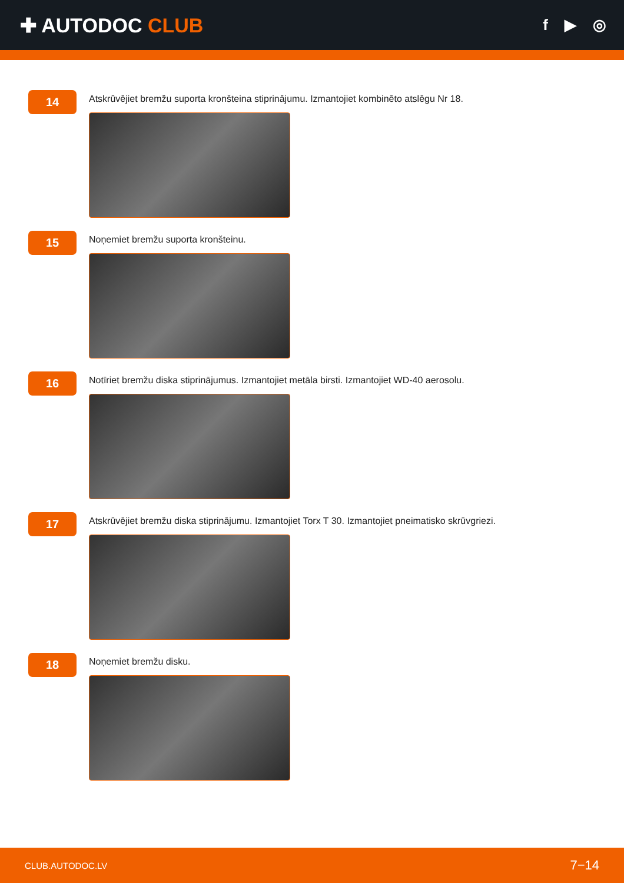✚ AUTODOC CLUB
f ▶ ◎
14
Atskrūvējiet bremžu suporta kronšteina stiprinājumu. Izmantojiet kombinēto atslēgu Nr 18.
15
Noņemiet bremžu suporta kronšteinu.
16
Notīriet bremžu diska stiprinājumus. Izmantojiet metāla birsti. Izmantojiet WD-40 aerosolu.
17
Atskrūvējiet bremžu diska stiprinājumu. Izmantojiet Torx T 30. Izmantojiet pneimatisko skrūvgriezi.
18
Noņemiet bremžu disku.
CLUB.AUTODOC.LV 7−14